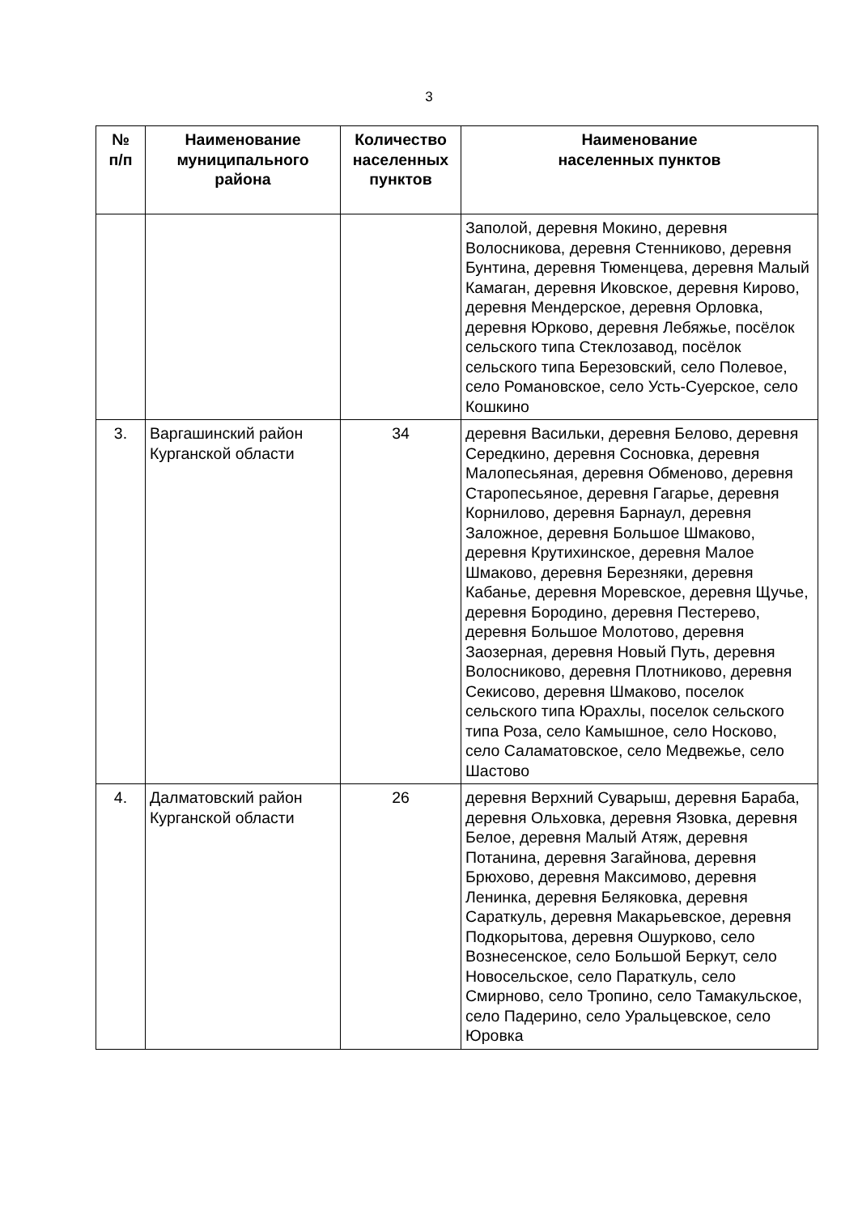3
| № п/п | Наименование муниципального района | Количество населенных пунктов | Наименование населенных пунктов |
| --- | --- | --- | --- |
| | | | Заполой, деревня Мокино, деревня Волосникова, деревня Стенниково, деревня Бунтина, деревня Тюменцева, деревня Малый Камаган, деревня Иковское, деревня Кирово, деревня Мендерское, деревня Орловка, деревня Юрково, деревня Лебяжье, посёлок сельского типа Стеклозавод, посёлок сельского типа Березовский, село Полевое, село Романовское, село Усть-Суерское, село Кошкино |
| 3. | Варгашинский район Курганской области | 34 | деревня Васильки, деревня Белово, деревня Середкино, деревня Сосновка, деревня Малопесьяная, деревня Обменово, деревня Старопесьяное, деревня Гагарье, деревня Корнилово, деревня Барнаул, деревня Заложное, деревня Большое Шмаково, деревня Крутихинское, деревня Малое Шмаково, деревня Березняки, деревня Кабанье, деревня Моревское, деревня Щучье, деревня Бородино, деревня Пестерево, деревня Большое Молотово, деревня Заозерная, деревня Новый Путь, деревня Волосниково, деревня Плотниково, деревня Секисово, деревня Шмаково, поселок сельского типа Юрахлы, поселок сельского типа Роза, село Камышное, село Носково, село Саламатовское, село Медвежье, село Шастово |
| 4. | Далматовский район Курганской области | 26 | деревня Верхний Суварыш, деревня Бараба, деревня Ольховка, деревня Язовка, деревня Белое, деревня Малый Атяж, деревня Потанина, деревня Загайнова, деревня Брюхово, деревня Максимово, деревня Ленинка, деревня Беляковка, деревня Сараткуль, деревня Макарьевское, деревня Подкорытова, деревня Ошурково, село Вознесенское, село Большой Беркут, село Новосельское, село Параткуль, село Смирново, село Тропино, село Тамакульское, село Падерино, село Уральцевское, село Юровка |